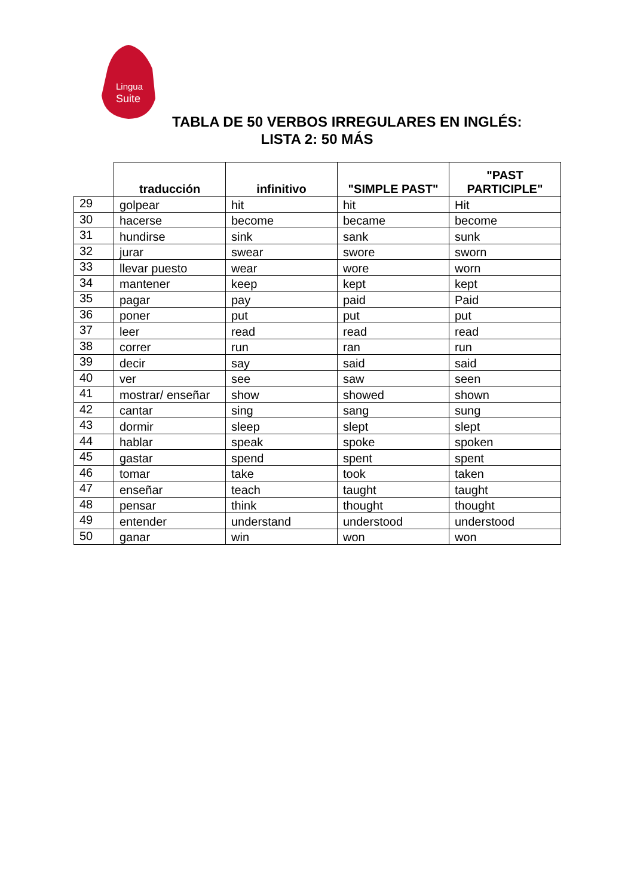Lingua
Suite
TABLA DE 50 VERBOS IRREGULARES EN INGLÉS:
LISTA 2: 50 MÁS
| | traducción | infinitivo | "SIMPLE PAST" | "PAST PARTICIPLE" |
| --- | --- | --- | --- | --- |
| 29 | golpear | hit | hit | Hit |
| 30 | hacerse | become | became | become |
| 31 | hundirse | sink | sank | sunk |
| 32 | jurar | swear | swore | sworn |
| 33 | llevar puesto | wear | wore | worn |
| 34 | mantener | keep | kept | kept |
| 35 | pagar | pay | paid | Paid |
| 36 | poner | put | put | put |
| 37 | leer | read | read | read |
| 38 | correr | run | ran | run |
| 39 | decir | say | said | said |
| 40 | ver | see | saw | seen |
| 41 | mostrar/ enseñar | show | showed | shown |
| 42 | cantar | sing | sang | sung |
| 43 | dormir | sleep | slept | slept |
| 44 | hablar | speak | spoke | spoken |
| 45 | gastar | spend | spent | spent |
| 46 | tomar | take | took | taken |
| 47 | enseñar | teach | taught | taught |
| 48 | pensar | think | thought | thought |
| 49 | entender | understand | understood | understood |
| 50 | ganar | win | won | won |